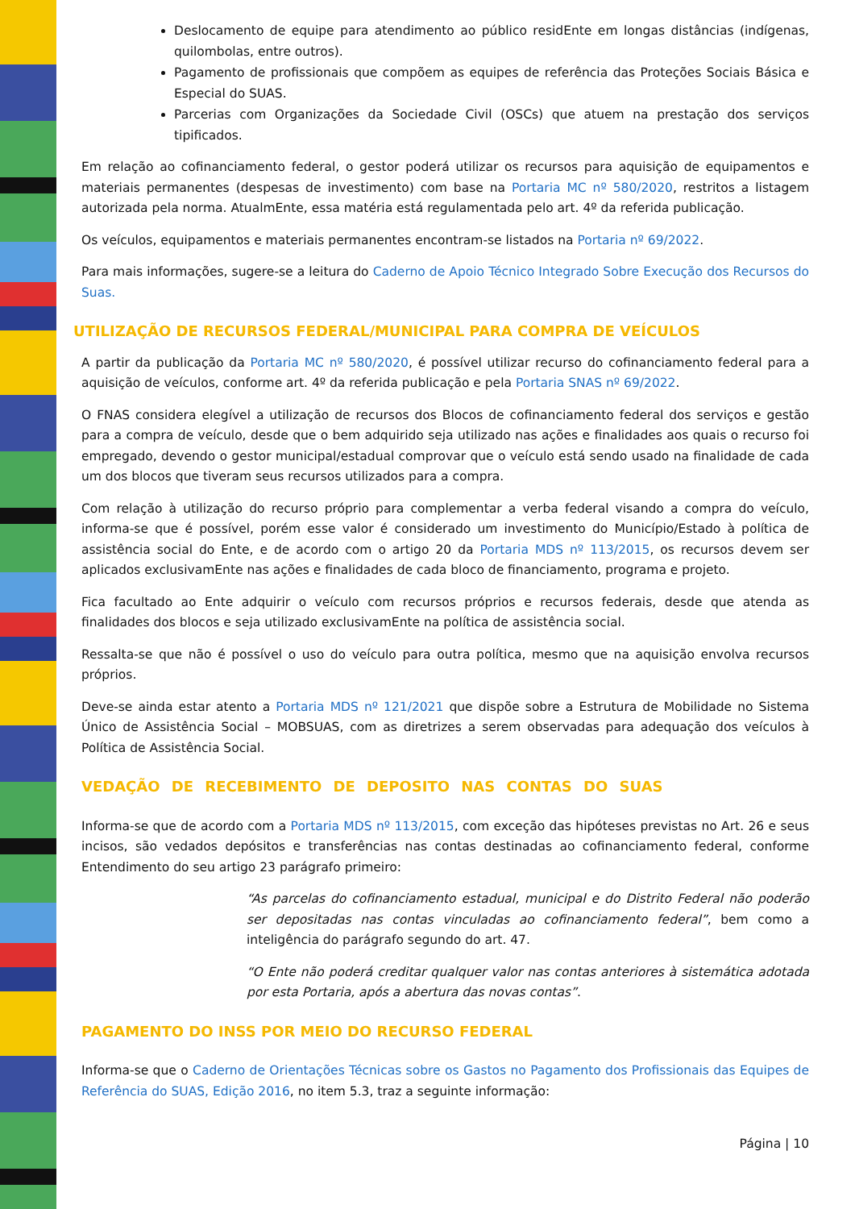Deslocamento de equipe para atendimento ao público residEnte em longas distâncias (indígenas, quilombolas, entre outros).
Pagamento de profissionais que compõem as equipes de referência das Proteções Sociais Básica e Especial do SUAS.
Parcerias com Organizações da Sociedade Civil (OSCs) que atuem na prestação dos serviços tipificados.
Em relação ao cofinanciamento federal, o gestor poderá utilizar os recursos para aquisição de equipamentos e materiais permanentes (despesas de investimento) com base na Portaria MC nº 580/2020, restritos a listagem autorizada pela norma. AtualmEnte, essa matéria está regulamentada pelo art. 4º da referida publicação.
Os veículos, equipamentos e materiais permanentes encontram-se listados na Portaria nº 69/2022.
Para mais informações, sugere-se a leitura do Caderno de Apoio Técnico Integrado Sobre Execução dos Recursos do Suas.
UTILIZAÇÃO DE RECURSOS FEDERAL/MUNICIPAL PARA COMPRA DE VEÍCULOS
A partir da publicação da Portaria MC nº 580/2020, é possível utilizar recurso do cofinanciamento federal para a aquisição de veículos, conforme art. 4º da referida publicação e pela Portaria SNAS nº 69/2022.
O FNAS considera elegível a utilização de recursos dos Blocos de cofinanciamento federal dos serviços e gestão para a compra de veículo, desde que o bem adquirido seja utilizado nas ações e finalidades aos quais o recurso foi empregado, devendo o gestor municipal/estadual comprovar que o veículo está sendo usado na finalidade de cada um dos blocos que tiveram seus recursos utilizados para a compra.
Com relação à utilização do recurso próprio para complementar a verba federal visando a compra do veículo, informa-se que é possível, porém esse valor é considerado um investimento do Município/Estado à política de assistência social do Ente, e de acordo com o artigo 20 da Portaria MDS nº 113/2015, os recursos devem ser aplicados exclusivamEnte nas ações e finalidades de cada bloco de financiamento, programa e projeto.
Fica facultado ao Ente adquirir o veículo com recursos próprios e recursos federais, desde que atenda as finalidades dos blocos e seja utilizado exclusivamEnte na política de assistência social.
Ressalta-se que não é possível o uso do veículo para outra política, mesmo que na aquisição envolva recursos próprios.
Deve-se ainda estar atento a Portaria MDS nº 121/2021 que dispõe sobre a Estrutura de Mobilidade no Sistema Único de Assistência Social – MOBSUAS, com as diretrizes a serem observadas para adequação dos veículos à Política de Assistência Social.
VEDAÇÃO DE RECEBIMENTO DE DEPOSITO NAS CONTAS DO SUAS
Informa-se que de acordo com a Portaria MDS nº 113/2015, com exceção das hipóteses previstas no Art. 26 e seus incisos, são vedados depósitos e transferências nas contas destinadas ao cofinanciamento federal, conforme Entendimento do seu artigo 23 parágrafo primeiro:
“As parcelas do cofinanciamento estadual, municipal e do Distrito Federal não poderão ser depositadas nas contas vinculadas ao cofinanciamento federal”, bem como a inteligência do parágrafo segundo do art. 47.
“O Ente não poderá creditar qualquer valor nas contas anteriores à sistemática adotada por esta Portaria, após a abertura das novas contas”.
PAGAMENTO DO INSS POR MEIO DO RECURSO FEDERAL
Informa-se que o Caderno de Orientações Técnicas sobre os Gastos no Pagamento dos Profissionais das Equipes de Referência do SUAS, Edição 2016, no item 5.3, traz a seguinte informação:
Página | 10